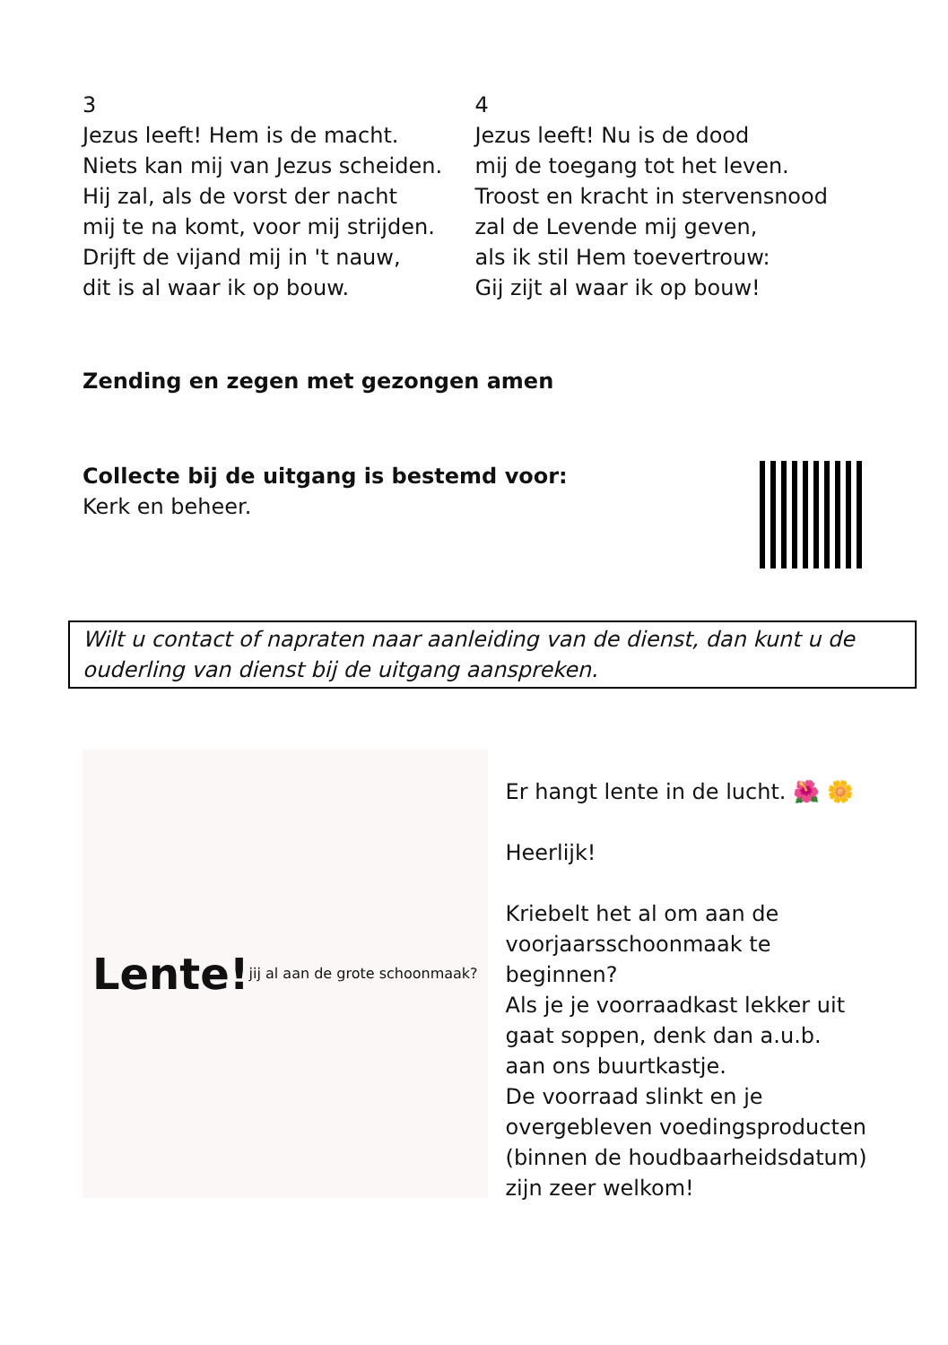3
Jezus leeft! Hem is de macht.
Niets kan mij van Jezus scheiden.
Hij zal, als de vorst der nacht
mij te na komt, voor mij strijden.
Drijft de vijand mij in 't nauw,
dit is al waar ik op bouw.
4
Jezus leeft! Nu is de dood
mij de toegang tot het leven.
Troost en kracht in stervensnood
zal de Levende mij geven,
als ik stil Hem toevertrouw:
Gij zijt al waar ik op bouw!
Zending en zegen met gezongen amen
Collecte bij de uitgang is bestemd voor:
Kerk en beheer.
Wilt u contact of napraten naar aanleiding van de dienst, dan kunt u de ouderling van dienst bij de uitgang aanspreken.
Lente!
jij al aan de grote schoonmaak?
Er hangt lente in de lucht. 🌺 🌼
Heerlijk!
Kriebelt het al om aan de voorjaarsschoonmaak te beginnen?
Als je je voorraadkast lekker uit gaat soppen, denk dan a.u.b. aan ons buurtkastje.
De voorraad slinkt en je overgebleven voedingsproducten (binnen de houdbaarheidsdatum) zijn zeer welkom!